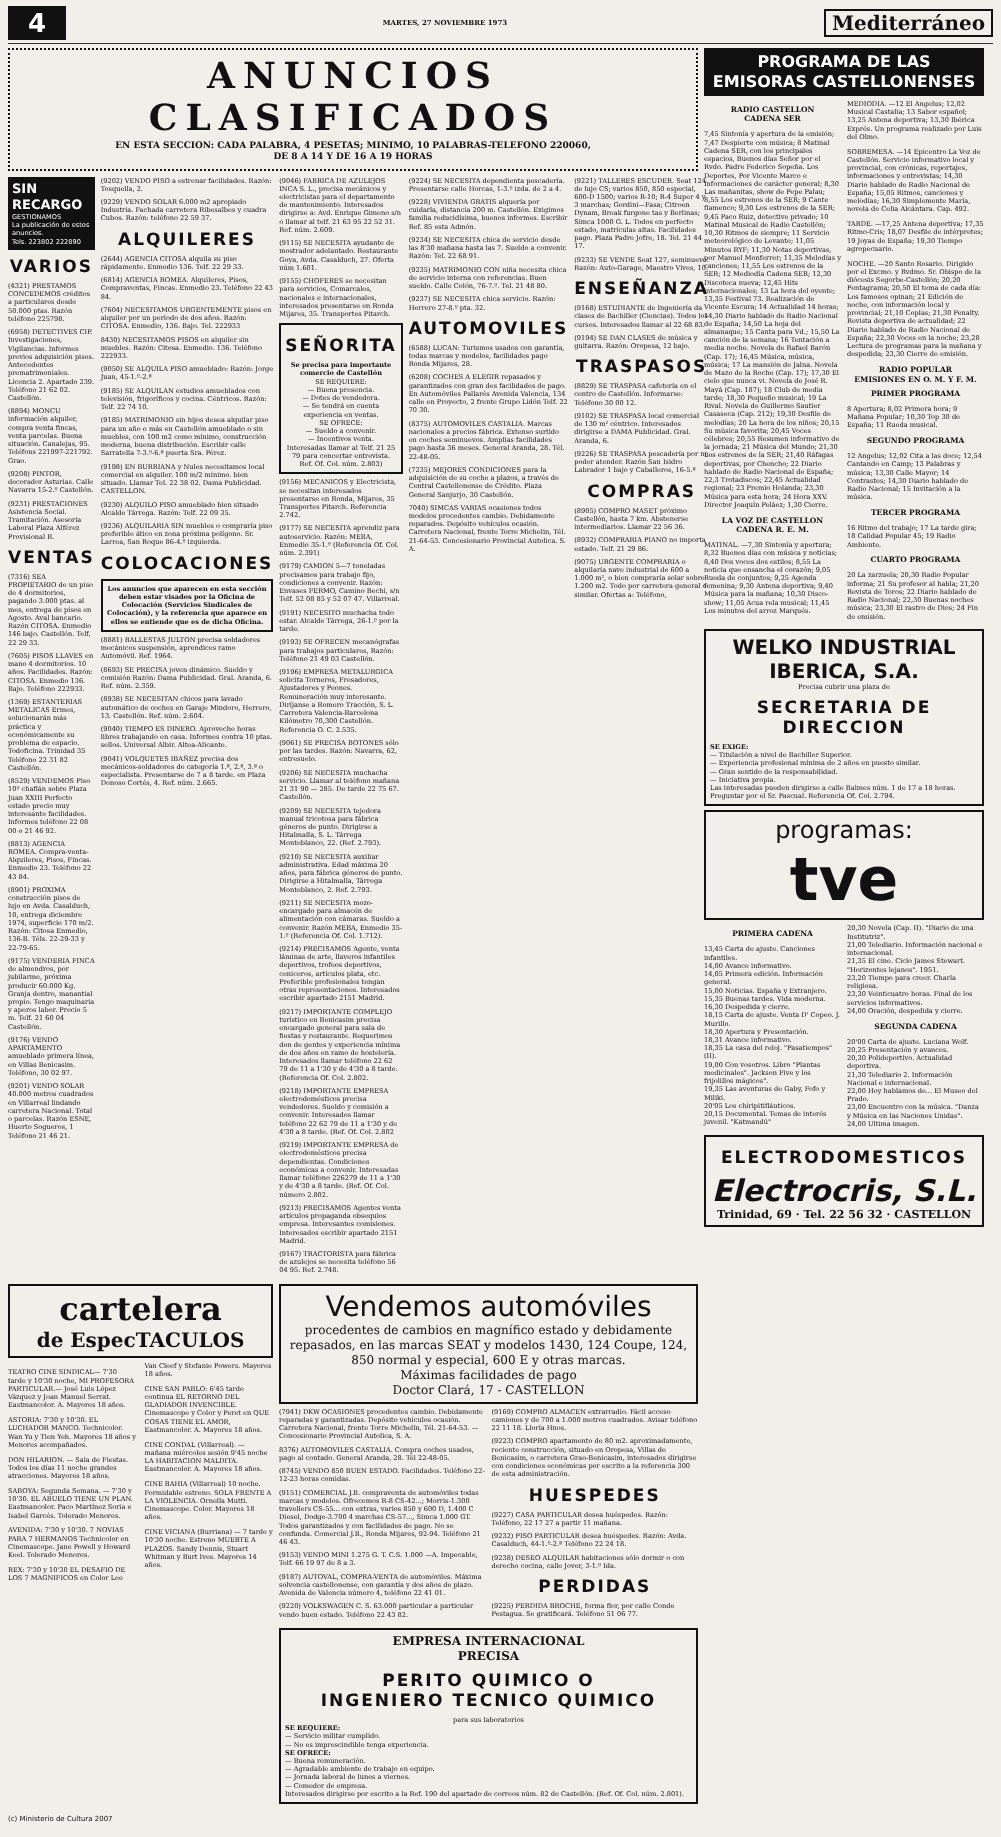4 MARTES, 27 NOVIEMBRE 1973 Mediterráneo
ANUNCIOS CLASIFICADOS
EN ESTA SECCION: CADA PALABRA, 4 PESETAS; MINIMO, 10 PALABRAS-TELEFONO 220060,
DE 8 A 14 Y DE 16 A 19 HORAS
SIN RECARGO
GESTIONAMOS
La publicación de estos anuncios.
Tels. 223802 222890
VARIOS
(4321) PRESTAMOS CONCEDEMOS créditos a particulares desde 50.000 ptas. Razón teléfono 225798.
(6958) DETECTIVES CIP. Investigaciones, Vigilancias. Informes previos adquisición pisos. Antecedentes prematrimoniales. Licencia 2. Apartado 239. Teléfono 21 62 02. Castellón.
(8894) MONCU información alquiler, compra venta fincas, venta parcelas. Buena situación. Canalejas, 95. Teléfons 221997-221792. Grao.
(9208) PINTOR, decorador Asturias. Calle Navarra 15-2.º Castellón.
(9231) PRESTACIONES Asistencia Social. Tramitación. Asesoría Laboral Plaza Alférez Provisional B.
VENTAS
(7316) SEA PROPIETARIO de un piso de 4 dormitorios, pagando 3.000 ptas. al mes, entrega de pisos en Agosto. Aval bancario. Razón CITOSA. Enmedio 146 bajo. Castellón. Telf. 22 29 33.
(7605) PISOS LLAVES en mano 4 dormitorios. 10 años. Facilidades. Razón: CITOSA. Enmedio 136. Bajo. Teléfono 222933.
(1369) ESTANTERIAS METALICAS Ermes, solucionarán más práctica y económicamente su problema de espacio. Todoficina. Trinidad 35 Teléfono 22 31 82 Castellón.
(8529) VENDEMOS Piso 10º chaflán sobre Plaza Juan XXIII Perfecto estado precio muy interesante facilidades. Informes teléfono 22 08 00 o 21 46 92.
(8813) AGENCIA ROMEA. Compra-venta-Alquileres, Pisos, Fincas. Enmedio 23. Teléfono 22 43 84.
(8901) PROXIMA construcción pisos de lujo en Avda. Casalduch, 10, entrega diciembre 1974, superficie 170 m/2. Razón: Citosa Enmedio, 136-B. Téls. 22-29-33 y 22-79-65.
(9175) VENDERIA FINCA de almendros, por jubilarme, próxima producir 60.000 Kg. Granja dentro, manantial propio. Tengo maquinaria y aperos labor. Precio 5 m. Telf. 21 60 04 Castellón.
(9176) VENDO APARTAMENTO amueblado primera línea, en Villas Benicasim. Teléfono, 30 02 97.
(9201) VENDO SOLAR 40.000 metros cuadrados en Villarreal lindando carretera Nacional. Total o parcelas. Razón ESNE, Huerto Sogueros, 1 Teléfono 21 46 21.
(9202) VENDO PISO a estrenar facilidades. Razón: Tosquella, 2.
(9229) VENDO SOLAR 6.000 m2 apropiado Industria. Fachada carretera Ribesalbes y cuadra Cubos. Razón: teléfono 22 59 37.
ALQUILERES
(2644) AGENCIA CITOSA alquila su piso rápidamente. Enmedio 136. Telf. 22 29 33.
(6814) AGENCIA ROMEA. Alquileres, Pisos, Compraventas, Fincas. Enmedio 23. Teléfono 22 43 84.
(7604) NECESITAMOS URGENTEMENTE pisos en alquiler por un período de dos años. Razón: CITOSA. Enmedio, 136. Bajo. Tel. 222933
8430) NECESITAMOS PISOS en alquiler sin muebles. Razón: Citosa. Enmedio. 136. Teléfono 222933.
(9050) SE ALQUILA PISO amueblado: Razón: Jorge Juan, 45-1.º-2.ª
(9185) SE ALQUILAN estudios amueblados con televisión, frigoríficos y cocina. Céntricos. Razón: Telf. 22 74 10.
(9185) MATRIMONIO sin hijos desea alquilar piso para un año o más en Castellón amueblado o sin muebles, con 100 m2 como mínimo, construcción moderna, buena distribución. Escribir calle Sarratella 7-3.º-6.ª puerta Sra. Pérez.
(9198) EN BURRIANA y Nules necesitamos local comercial en alquiler. 100 m/2 mínimo. bien situado. Llamar Tel. 22 38 02. Dama Publicidad. CASTELLON.
(9230) ALQUILO PISO amueblado bien situado Alcalde Tárrega. Razón: Telf. 22 09 35.
(9236) ALQUILARIA SIN muebles o compraría piso preferible ático en zona próxima polígono. Sr. Larrea, San Roque 86-4.º izquierda.
COLOCACIONES
Los anuncios que aparecen en esta sección deben estar visados por la Oficina de Colocación (Servicios Sindicales de Colocación), y la referencia que aparece en ellos se entiende que es de dicha Oficina.
(8881) BALLESTAS JULTON precisa soldadores mecánicos suspensión, aprendices ramo Automóvil. Ref. 1964.
(8693) SE PRECISA joven dinámico. Sueldo y comisión Razón: Dama Publicidad. Gral. Aranda, 6. Ref. núm. 2.359.
(8938) SE NECESITAN chicos para lavado automático de coches en Garaje Mindoro, Herrero, 13. Castellón. Ref. núm. 2.604.
(9040) TIEMPO ES DINERO. Aproveche horas libres trabajando en casa. Informes contra 10 ptas. sellos. Universal Albir. Altea-Alicante.
(9041) VOLQUETES IBAÑEZ precisa dos mecánicos-soldadores de categoría 1.ª, 2.ª, 3.ª o especialista. Presentarse de 7 a 8 tarde. en Plaza Donoso Cortés, 4. Ref. núm. 2.665.
(9046) FABRICA DE AZULEJOS INCA S. L., precisa mecánicos y electricistas para el departamento de mantenimiento. Interesados dirigirse a: Avd. Enrique Gimeno s/n o llamar al telf. 21 63 95 22 52 31. Ref. núm. 2.609.
(9115) SE NECESITA ayudante de mostrador adelantado. Restaurante Goya, Avda. Casalduch, 27. Oferta núm 1.601.
(9155) CHOFERES se necesitan para servicios, Comarcales, nacionales e internacionales, interesados presentarse en Ronda Mijares, 35. Transportes Pitarch.
SEÑORITA
Se precisa para importante comercio de Castellón
SE REQUIERE:
— Buena presencia.
— Dotes de vendedora.
— Se tendrá en cuenta experiencia en ventas.
SE OFRECE:
— Sueldo a convenir.
— Incentivos venta.
Interesadas llamar al Telf. 21 25 79 para concertar entrevista. Ref. Of. Col. núm. 2.803)
(9156) MECANICOS y Electricista, se necesitan interesados presentarse en Ronda, Mijares, 35 Transportes Pitarch. Referencia 2.742.
(9177) SE NECESITA aprendiz para autoservicio. Razón: MEBA, Enmedio 35-1.º (Referencia Of. Col. núm. 2.391)
(9179) CAMION 5—7 toneladas precisamos para trabajo fijo, condiciones a convenir. Razón: Envases FERMO, Camino Bechí, s/n Telf. 52 08 85 y 52 07 47. Villarreal.
(9191) NECESITO muchacha todo estar. Alcalde Tárrega, 26-1.º por la tarde.
(9193) SE OFRECEN mecanógrafas para trabajos particulares, Razón: Teléfono 21 49 03 Castellón.
(9196) EMPRESA METALURGICA solicita Torneros, Fresadores, Ajustadores y Peones. Remuneración muy interesante. Diríjanse a Romero Tracción, S. L. Carretera Valencia-Barcelona Kilómetro 70,300 Castellón. Referencia O. C. 2.535.
(9061) SE PRECISA BOTONES sólo por las tardes. Razón: Navarra, 62, entresuelo.
(9206) SE NECESITA muchacha servicio. Llamar al teléfono mañana 21 31 90 — 285. De tarde 22 75 67. Castellón.
(9209) SE NECESITA tejedora manual tricotosa para fábrica géneros de punto. Dirigirse a Hitalmalla, S. L. Tárrega Monteblanco, 22. (Ref. 2.793).
(9210) SE NECESITA auxiliar administrativa. Edad máxima 20 años, para fábrica géneros de punto. Dirigirse a Hitalmalla, Tárrega Monteblanco, 2. Ref. 2.793.
(9211) SE NECESITA mozo-encargado para almacén de alimentación con cámaras. Sueldo a convenir. Razón MEBA, Enmedio 35-1.º (Referencia Of. Col. 1.712).
(9214) PRECISAMOS Agente, venta láminas de arte, llaveros infantiles deportivos, trofeos deportivos, ceniceros, artículos plata, etc. Preferible profesionales tengan otras representaciones. Interesados escribir apartado 2151 Madrid.
(9217) IMPORTANTE COMPLEJO turístico en Benicasim precisa encargado general para sala de fiestas y restaurante. Requerimos don de gentes y experiencia mínima de dos años en ramo de hostelería. Interesados llamar teléfono 22 62 79 de 11 a 1'30 y de 4'30 a 8 tarde. (Referencia Of. Col. 2.802.
(9218) IMPORTANTE EMPRESA electrodomésticos precisa vendedores. Sueldo y comisión a convenir. Interesados llamar teléfono 22 62 79 de 11 a 1'30 y de 4'30 a 8 tarde. (Ref. Of. Col. 2.802
(9219) IMPORTANTE EMPRESA de electrodomésticos precisa dependientas. Condiciones económicas a convenir. Interesadas llamar teléfono 226279 de 11 a 1'30 y de 4'30 a 8 tarde. (Ref. Of. Col. número 2.802.
(9213) PRECISAMOS Agentes venta artículos propaganda obsequios empresa. Interesantes comisiones. Interesados escribir apartado 2151 Madrid.
(9167) TRACTORISTA para fábrica de azulejos se necesita teléfono 56 04 95. Ref. 2.748.
(9224) SE NECESITA dependienta pescadería. Presentarse calle Horcas, 1-3.º izda. de 2 a 4.
(9228) VIVIENDA GRATIS alquería por cuidarla, distancia 200 m. Castellón. Exigimos familia reducidísima, buenos informes. Escribir Ref. 85 esta Admón.
(9234) SE NECESITA chica de servicio desde las 8'30 mañana hasta las 7. Sueldo a convenir. Razón: Tel. 22 68 91.
(9235) MATRIMONIO CON niña necesita chica de servicio interna con referencias. Buen sueldo. Calle Colón, 76-7.º. Tel. 21 48 80.
(9237) SE NECESITA chica servicio. Razón: Herrero 27-8.º pta. 32.
AUTOMOVILES
(6588) LUCAN: Turismos usados con garantía, todas marcas y modelos, facilidades pago Ronda Mijares, 28.
(6208) COCHES A ELEGIR repasados y garantizados con gran des facilidades de pago. En Automóviles Pallarés Avenida Valencia, 134 calle en Proyecto, 2 frente Grupo Lidón Telf. 22 70 30.
(8375) AUTOMOVILES CASTALIA. Marcas nacionales a precios fábrica. Extenso surtido en coches seminuevos. Amplias facilidades pago hasta 36 meses. General Aranda, 28. Tél. 22-48-05.
(7235) MEJORES CONDICIONES para la adquisición de su coche a plazos, a través de Central Castellonense de Crédito. Plaza General Sanjurjo, 30 Castellón.
7040) SIMCAS VARIAS ocasiones todos modelos procedentes cambio. Debidamente reparados. Depósito vehículos ocasión. Carretera Nacional, frente Torre Michelin, Tél. 21-64-53. Concesionario Provincial Autolica. S. A.
(9221) TALLERES ESCUDER. Seat 124 de lujo CS; varios 850, 850 especial, 600-D 1500; varios R-10; R-4 Super 4 y 3 marchas; Gordini—Fasa; Citroen Dynam, Break furgone tas y Berlinas; Simca 1000 G. L. Todos en perfecto estado, matrículas altas. Facilidades pago. Plaza Padre Jofre, 18. Tel. 21 44 17.
(9233) SE VENDE Seat 127, seminuevo. Razón: Auto-Garage, Maestro Vives, 10.
ENSEÑANZA
(9168) ESTUDIANTE de Ingeniería da clases de Bachiller (Ciencias). Todos los cursos. Interesados llamar al 22 68 83.
(9194) SE DAN CLASES de música y guitarra. Razón: Oropesa, 12 bajo.
TRASPASOS
(8829) SE TRASPASA cafetería en el centro de Castellón. Informarse: Teléfono 30 00 12.
(9102) SE TRASPASA local comercial de 130 m² céntrico. Interesados dirigirse a DAMA Publicidad. Gral. Aranda, 6.
(9226) SE TRASPASA pescadería por no poder atender. Razón San Isidro Labrador 1 bajo y Caballeros, 16-5.ª
COMPRAS
(8905) COMPRO MASET próximo Castellón, hasta 7 km. Abstenerse intermediarios. Llamar 22 56 36.
(8932) COMPRARIA PIANO no importa estado. Telf. 21 29 86.
(9075) URGENTE COMPRARIA o alquilaría nave industrial de 600 a 1.000 m², o bien compraría solar sobre 1.200 m2. Todo por carretera general o similar. Ofertas a: Teléfono,
cartelera
de EspecTACULOS
TEATRO CINE SINDICAL— 7'30 tarde y 10'30 noche, MI PROFESORA PARTICULAR.— José Luis López Vázquez y Joan Manuel Serrat. Eastmancolor. A. Mayores 18 años.
ASTORIA: 7'30 y 10'30. EL LUCHADOR MANCO. Technicolor. Wan Yu y Tien Yeh. Mayores 18 años y Menores acompañados.
DON HILARION. — Sala de Fiestas. Todos los días 11 noche grandes atracciones. Mayores 18 años.
SABOYA: Segunda Semana. — 7'30 y 10'30. EL ABUELO TIENE UN PLAN. Eastmancolor. Paco Martínez Soria e Isabel Garcés. Tolerado Menores.
AVENIDA: 7'30 y 10'30. 7 NOVIAS PARA 7 HERMANOS Technicolor en Cinemascope. Jane Powell y Howard Keel. Tolerado Menores.
REX: 7'30 y 10'30 EL DESAFIO DE LOS 7 MAGNIFICOS en Color Lee Van Cleef y Stefanie Powers. Mayores 18 años.
CINE SAN PABLO: 6'45 tarde continua EL RETORNO DEL GLADIADOR INVENCIBLE. Cinemascope y Color y Peret en QUE COSAS TIENE EL AMOR, Eastmancolor. A. Mayores 18 años.
CINE CONDAL (Villarreal). — mañana miércoles sesión 9'45 noche LA HABITACION MALDITA. Eastmancolor. A. Mayores 18 años.
CINE BAHIA (Villarreal) 10 noche. Formidable estreno. SOLA FRENTE A LA VIOLENCIA. Ornella Mutti. Cinemascope. Color. Mayores 18 años.
CINE VICIANA (Burriana) — 7 tarde y 10'30 noche. Estreno MUERTE A PLAZOS. Sandy Dennis, Stuart Whitman y Burt Ives. Mayores 14 años.
Vendemos automóviles
procedentes de cambios en magnífico estado y debidamente repasados, en las marcas SEAT y modelos 1430, 124 Coupe, 124, 850 normal y especial, 600 E y otras marcas.
Máximas facilidades de pago
Doctor Clará, 17 - CASTELLON
(7941) DKW OCASIONES procedentes cambio. Debidamente reparadas y garantizadas. Depósito vehículos ocasión. Carretera Nacional, frente Torre Michelín, Tél. 21-64-53. — Concesionario Provincial Autolica, S. A.
8376) AUTOMOVILES CASTALIA. Compra coches usados, pago al contado. General Aranda, 28. Tél 22-48-05.
(8745) VENDO 850 BUEN ESTADO. Facilidades. Teléfono 22-12-23 horas comidas.
(9151) COMERCIAL J.B. compraventa de automóviles todas marcas y modelos. Ofrecemos R-8 CS-42...; Morris-1.300 travellers CS-55... con extras, varios 850 y 600 D, 1.400 C Diesel, Dodge-3.700 4 marchas CS-57..., Simca 1.000 GT. Todos garantizados y con facilidades de pago. No se confunda. Comercial J.B., Ronda Mijares, 92-94. Teléfono 21 46 43.
(9153) VENDO MINI 1.275 G. T. C.S. 1.000 —A. Impecable, Telf. 66 19 97 de 8 a 3.
(9187) AUTOVAL, COMPRA-VENTA de automóviles. Máxima solvencia castellonense, con garantía y dos años de plazo. Avenida de Valencia número 4, teléfono 22 41 01.
(9220) VOLKSWAGEN C. S. 63.000 particular a particular vendo buen estado. Teléfono 22 43 82.
(9169) COMPRO ALMACEN extrarradio. Fácil acceso camiones y de 700 a 1.000 metros cuadrados. Avisar teléfono 22 11 18. Lloría Hnos.
(9223) COMPRO apartamento de 80 m2. aproximadamente, reciente construcción, situado en Oropesa, Villas de Benicasim, o carretera Grao-Benicasim, interesados dirigirse con condiciones económicas por escrito a la referencia 300 de esta administración.
HUESPEDES
(9227) CASA PARTICULAR desea huéspedes. Razón: Teléfono, 22 17 27 a partir 11 mañana.
(9232) PISO PARTICULAR desea huéspedes. Razón: Avda. Casalduch, 44-1.º-2.ª Teléfono 22 24 18.
(9238) DESEO ALQUILAR habitaciones sólo dormir o con derecho cocina, calle Jover, 3-1.º Ida.
PERDIDAS
(9225) PERDIDA BROCHE, forma flor, por calle Conde Pestagua. Se gratificará. Teléfono 51 06 77.
EMPRESA INTERNACIONAL
PRECISA
PERITO QUIMICO O
INGENIERO TECNICO QUIMICO
para sus laboratorios
SE REQUIERE:
— Servicio militar cumplido.
— No es imprescindible tenga experiencia.
SE OFRECE:
— Buena remuneración.
— Agradable ambiente de trabajo en equipo.
— Jornada laboral de lunes a viernes.
— Comedor de empresa.
Interesados dirigirse por escrito a la Ref. 190 del apartado de correos núm. 82 de Castellón. (Ref. Of. Col. núm. 2.801).
PROGRAMA DE LAS EMISORAS CASTELLONENSES
RADIO CASTELLON
CADENA SER
7,45 Sintonía y apertura de la emisión; 7,47 Despierte con música; 8 Matinal Cadena SER, con los principales espacios, Buenos días Señor por el Rvdo. Padre Federico Sopeña. Los Deportes, Por Vicente Marco e Informaciones de carácter general; 8,30 Las mañanitas, show de Pepe Palau; 8,55 Los estrenos de la SER; 9 Cante flamenco; 9,30 Los estrenos de la SER; 9,45 Paco Ruiz, detective privado; 10 Matinal Musical de Radio Castellón; 10,30 Ritmos de siempre; 11 Servicio meteorológico de Levante; 11,05 Minutos RYF; 11,30 Notas deportivas, por Manuel Monferrer; 11,35 Melodías y canciones; 11,55 Los estrenos de la SER; 12 Mediodía Cadena SER; 12,30 Discoteca nueva; 12,45 Hits internacionales; 13 La hora del oyente; 13,35 Festival 73. Realización de Vicente Escura; 14 Actualidad 14 horas; 14,30 Diario hablado de Radio Nacional de España; 14,50 La hoja del almanaque; 15 Canta para Vd.; 15,50 La canción de la semana; 16 Tentación a media noche. Novela de Rafael Barón (Cap. 17); 16,45 Música, música, música; 17 La mansión de Jalna. Novela de Mazo de la Roche (Cap. 17); 17,30 El cielo que nunca vi. Novela de José R. Mayá (Cap. 187); 18 Club de media tarde; 18,30 Pequeño musical; 19 La Rival. Novela de Guillermo Sautier Casaseca (Cap. 212); 19,30 Desfile de melodías; 20 La hora de los niños; 20,15 Su música favorita; 20,45 Voces célebres; 20,55 Resumen informativo de la jornada; 21 Música del Mundo; 21,30 Los estrenos de la SER; 21,40 Ráfagas deportivas, por Chencho; 22 Diario hablado de Radio Nacional de España; 22,3 Trotadiscos; 22,45 Actualidad regional; 23 Premio Holanda; 23,30 Música para esta hora; 24 Hora XXV. Director Joaquín Peláez; 1,30 Cierre.
LA VOZ DE CASTELLON
CADENA R. E. M.
MATINAL. —7,30 Sintonía y apertura; 8,32 Buenos días con música y noticias; 8,40 Dos voces dos estilos; 8,55 La noticia que ensancha el corazón; 9,05 Rueda de conjuntos; 9,25 Agenda femenina; 9,30 Antena deportiva; 9,40 Música para la mañana; 10,30 Disco-show; 11,05 Acua rela musical; 11,45 Los minutos del arroz Marqués.
MEDIODIA. —12 El Angelus; 12,02 Musical Castalia; 13 Sabor español; 13,25 Antena deportiva; 13,30 Ibérica Exprés. Un programa realizado por Luis del Olmo.
SOBREMESA. —14 Epicentro La Voz de Castellón. Servicio informativo local y provincial, con crónicas, reportajes, informaciones y entrevistas; 14,30 Diario hablado de Radio Nacional de España; 15,05 Ritmos, canciones y melodías; 16,30 Simplemente María, novela de Celia Alcántara. Cap. 492.
TARDE. —17,25 Antena deportiva; 17,35 Ritmo-Cris; 18,07 Desfile de intérpretes; 19 Joyas de España; 19,30 Tiempo agropecuario.
NOCHE. —20 Santo Rosario. Dirigido por el Excmo. y Rvdmo. Sr. Obispo de la diócesis Segorbe-Castellón; 20,20 Pentagrama; 20,50 El tema de cada día: Los famosos opinan; 21 Edición de noche, con información local y provincial; 21,10 Coplas; 21,30 Penalty. Revista deportiva de actualidad; 22 Diario hablado de Radio Nacional de España; 22,30 Voces en la noche; 23,28 Lectura de programas para la mañana y despedida; 23,30 Cierre de emisión.
RADIO POPULAR
EMISIONES EN O. M. Y F. M.
PRIMER PROGRAMA
8 Apertura; 8,02 Primera hora; 9 Mañana Popular; 10,30 Top 30 de España; 11 Rueda musical.
SEGUNDO PROGRAMA
12 Angelus; 12,02 Cita a las doce; 12,54 Cantando en Camp; 13 Palabras y música; 13,30 Calle Mayor; 14 Contrastes; 14,30 Diario hablado de Radio Nacional; 15 Invitación a la música.
TERCER PROGRAMA
16 Ritmo del trabajo; 17 La tarde gira; 18 Calidad Popular 45; 19 Radio Ambiente.
CUARTO PROGRAMA
20 La zarzuela; 20,30 Radio Popular informa; 21 Su profesor al habla; 21,20 Revista de Toros; 22 Diario hablado de Radio Nacional; 22,30 Buenas noches música; 23,30 El rastro de Dios; 24 Fin de emisión.
WELKO INDUSTRIAL IBERICA, S.A.
Precisa cubrir una plaza de
SECRETARIA DE DIRECCION
SE EXIGE:
— Titulación a nivel de Bachiller Superior.
— Experiencia profesional mínima de 2 años en puesto similar.
— Gran sentido de la responsabilidad.
— Iniciativa propia.
Las interesadas pueden dirigirse a calle Balmes núm. 1 de 17 a 18 horas. Preguntar por el Sr. Pascual. Referencia Of. Col. 2.794.
programas:
tve
PRIMERA CADENA
13,45 Carta de ajuste. Canciones infantiles.
14,00 Avance informativo.
14,05 Primera edición. Información general.
15,00 Noticias. España y Extranjero.
15,35 Buenas tardes. Vida moderna.
16,30 Despedida y cierre.
18,15 Carta de ajuste. Venta D' Copeo. J. Murillo.
18,30 Apertura y Presentación.
18,31 Avance informativo.
18,35 La casa del reloj. "Pasatiempos" (II).
19,00 Con vosotros. Libro "Plantas medicinales". Jackson Five y los frijolillos mágicos".
19,35 Las aventuras de Gaby, Fofo y Miliki.
20'05 Los chiripitifláuticos.
20,15 Documental. Temas de interés juvenil. "Katmandú"
20,30 Novela (Cap. II). "Diario de una Institutriz".
21,00 Telediario. Información nacional e internacional.
21,35 El cine. Ciclo James Stewart. "Horizontes lejanos". 1951.
23,20 Tiempo para creer. Charla religiosa.
23,30 Veinticuatro horas. Final de los servicios informativos.
24,00 Oración, despedida y cierre.
SEGUNDA CADENA
20'00 Carta de ajuste. Luciana Wolf.
20,25 Presentación y avances.
20,30 Polideportivo. Actualidad deportiva.
21,30 Telediario 2. Información Nacional e internacional.
22,00 Hoy hablamos de... El Museo del Prado.
23,00 Encuentro con la música. "Danza y Música en las Naciones Unidas".
24,00 Ultima imagen.
ELECTRODOMESTICOS
Electrocris, S.L.
Trinidad, 69 · Tel. 22 56 32 · CASTELLON
(c) Ministerio de Cultura 2007